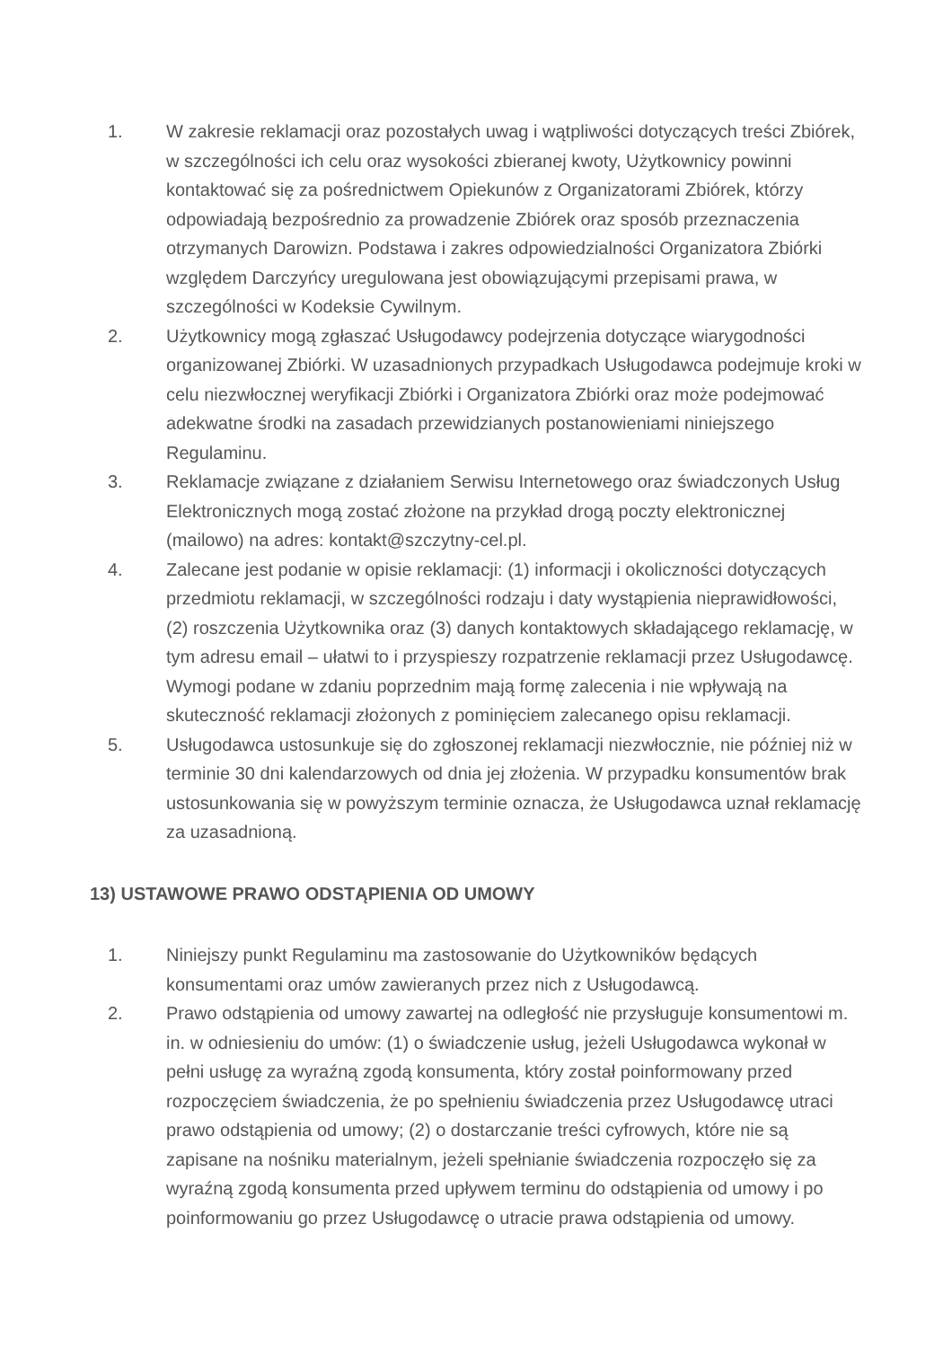1. W zakresie reklamacji oraz pozostałych uwag i wątpliwości dotyczących treści Zbiórek, w szczególności ich celu oraz wysokości zbieranej kwoty, Użytkownicy powinni kontaktować się za pośrednictwem Opiekunów z Organizatorami Zbiórek, którzy odpowiadają bezpośrednio za prowadzenie Zbiórek oraz sposób przeznaczenia otrzymanych Darowizn. Podstawa i zakres odpowiedzialności Organizatora Zbiórki względem Darczyńcy uregulowana jest obowiązującymi przepisami prawa, w szczególności w Kodeksie Cywilnym.
2. Użytkownicy mogą zgłaszać Usługodawcy podejrzenia dotyczące wiarygodności organizowanej Zbiórki. W uzasadnionych przypadkach Usługodawca podejmuje kroki w celu niezwłocznej weryfikacji Zbiórki i Organizatora Zbiórki oraz może podejmować adekwatne środki na zasadach przewidzianych postanowieniami niniejszego Regulaminu.
3. Reklamacje związane z działaniem Serwisu Internetowego oraz świadczonych Usług Elektronicznych mogą zostać złożone na przykład drogą poczty elektronicznej (mailowo) na adres: kontakt@szczytny-cel.pl.
4. Zalecane jest podanie w opisie reklamacji: (1) informacji i okoliczności dotyczących przedmiotu reklamacji, w szczególności rodzaju i daty wystąpienia nieprawidłowości, (2) roszczenia Użytkownika oraz (3) danych kontaktowych składającego reklamację, w tym adresu email – ułatwi to i przyspieszy rozpatrzenie reklamacji przez Usługodawcę. Wymogi podane w zdaniu poprzednim mają formę zalecenia i nie wpływają na skuteczność reklamacji złożonych z pominięciem zalecanego opisu reklamacji.
5. Usługodawca ustosunkuje się do zgłoszonej reklamacji niezwłocznie, nie później niż w terminie 30 dni kalendarzowych od dnia jej złożenia. W przypadku konsumentów brak ustosunkowania się w powyższym terminie oznacza, że Usługodawca uznał reklamację za uzasadnioną.
13) USTAWOWE PRAWO ODSTĄPIENIA OD UMOWY
1. Niniejszy punkt Regulaminu ma zastosowanie do Użytkowników będących konsumentami oraz umów zawieranych przez nich z Usługodawcą.
2. Prawo odstąpienia od umowy zawartej na odległość nie przysługuje konsumentowi m. in. w odniesieniu do umów: (1) o świadczenie usług, jeżeli Usługodawca wykonał w pełni usługę za wyraźną zgodą konsumenta, który został poinformowany przed rozpoczęciem świadczenia, że po spełnieniu świadczenia przez Usługodawcę utraci prawo odstąpienia od umowy; (2) o dostarczanie treści cyfrowych, które nie są zapisane na nośniku materialnym, jeżeli spełnianie świadczenia rozpoczęło się za wyraźną zgodą konsumenta przed upływem terminu do odstąpienia od umowy i po poinformowaniu go przez Usługodawcę o utracie prawa odstąpienia od umowy.